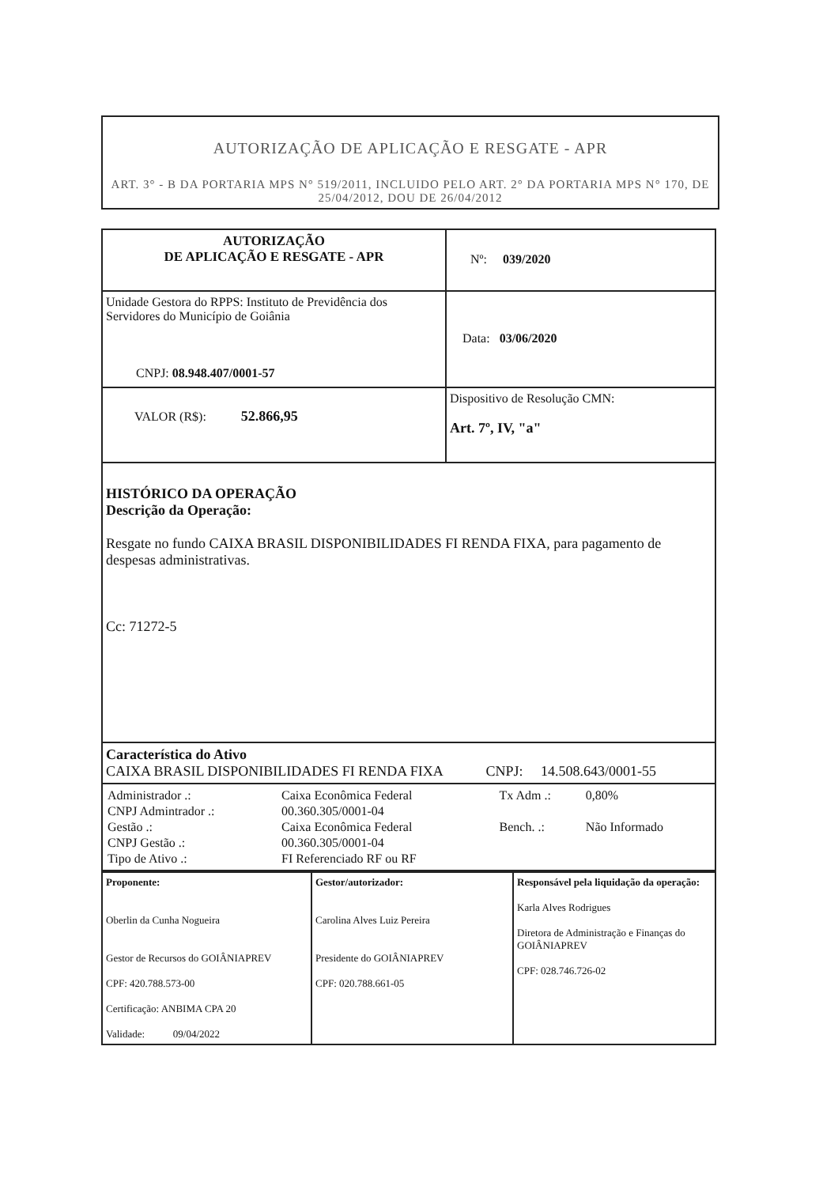AUTORIZAÇÃO DE APLICAÇÃO E RESGATE - APR
ART. 3° - B DA PORTARIA MPS N° 519/2011, INCLUIDO PELO ART. 2° DA PORTARIA MPS N° 170, DE 25/04/2012, DOU DE 26/04/2012
| AUTORIZAÇÃO DE APLICAÇÃO E RESGATE - APR | Nº: 039/2020 |
| Unidade Gestora do RPPS: Instituto de Previdência dos Servidores do Município de Goiânia CNPJ: 08.948.407/0001-57 | Data: 03/06/2020 |
| VALOR (R$): 52.866,95 | Dispositivo de Resolução CMN: Art. 7º, IV, "a" |
| HISTÓRICO DA OPERAÇÃO Descrição da Operação: Resgate no fundo CAIXA BRASIL DISPONIBILIDADES FI RENDA FIXA, para pagamento de despesas administrativas. Cc: 71272-5 | |
| Característica do Ativo CAIXA BRASIL DISPONIBILIDADES FI RENDA FIXA CNPJ: 14.508.643/0001-55 | |
| / Administrador .: / Caixa Econômica Federal / Tx Adm .: / 0,80% / / CNPJ Admintrador .: / 00.360.305/0001-04 / / / / Gestão .: / Caixa Econômica Federal / Bench. .: / Não Informado / / CNPJ Gestão .: / 00.360.305/0001-04 / / / / Tipo de Ativo .: / FI Referenciado RF ou RF / / / | |
| Proponente: Oberlin da Cunha Nogueira Gestor de Recursos do GOIÂNIAPREV CPF: 420.788.573-00 Certificação: ANBIMA CPA 20 Validade: 09/04/2022 | Gestor/autorizador: Carolina Alves Luiz Pereira Presidente do GOIÂNIAPREV CPF: 020.788.661-05 | Responsável pela liquidação da operação: Karla Alves Rodrigues Diretora de Administração e Finanças do GOIÂNIAPREV CPF: 028.746.726-02 |